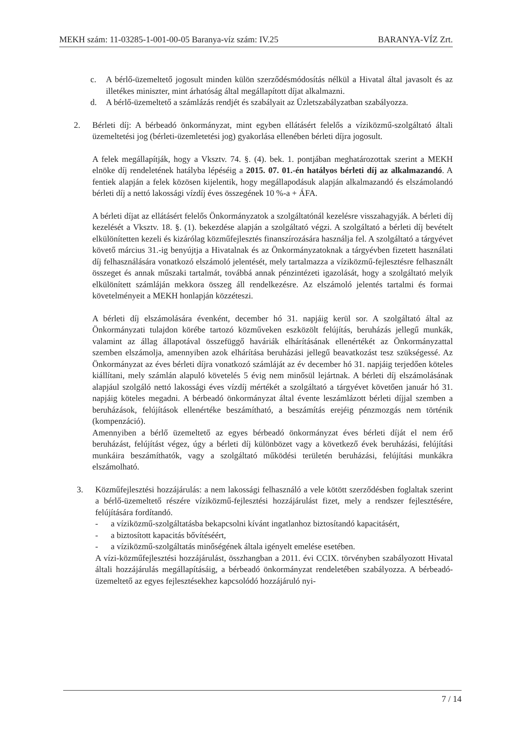MEKH szám: 11-03285-1-001-00-05 Baranya-víz szám: IV.25 BARANYA-VÍZ Zrt.
c. A bérlő-üzemeltető jogosult minden külön szerződésmódosítás nélkül a Hivatal által javasolt és az illetékes miniszter, mint árhatóság által megállapított díjat alkalmazni.
d. A bérlő-üzemeltető a számlázás rendjét és szabályait az Üzletszabályzatban szabályozza.
2. Bérleti díj: A bérbeadó önkormányzat, mint egyben ellátásért felelős a víziközmű-szolgáltató általi üzemeltetési jog (bérleti-üzemletetési jog) gyakorlása ellenében bérleti díjra jogosult.
A felek megállapítják, hogy a Vksztv. 74. §. (4). bek. 1. pontjában meghatározottak szerint a MEKH elnöke díj rendeletének hatályba lépéséig a 2015. 07. 01.-én hatályos bérleti díj az alkalmazandó. A fentiek alapján a felek közösen kijelentik, hogy megállapodásuk alapján alkalmazandó és elszámolandó bérleti díj a nettó lakossági vízdíj éves összegének 10 %-a + ÁFA.
A bérleti díjat az ellátásért felelős Önkormányzatok a szolgáltatónál kezelésre visszahagyják. A bérleti díj kezelését a Vksztv. 18. §. (1). bekezdése alapján a szolgáltató végzi. A szolgáltató a bérleti díj bevételt elkülönítetten kezeli és kizárólag közműfejlesztés finanszírozására használja fel. A szolgáltató a tárgyévet követő március 31.-ig benyújtja a Hivatalnak és az Önkormányzatoknak a tárgyévben fizetett használati díj felhasználására vonatkozó elszámoló jelentését, mely tartalmazza a víziközmű-fejlesztésre felhasznált összeget és annak műszaki tartalmát, továbbá annak pénzintézeti igazolását, hogy a szolgáltató melyik elkülönített számláján mekkora összeg áll rendelkezésre. Az elszámoló jelentés tartalmi és formai követelményeit a MEKH honlapján közzéteszi.
A bérleti díj elszámolására évenként, december hó 31. napjáig kerül sor. A szolgáltató által az Önkormányzati tulajdon körébe tartozó közműveken eszközölt felújítás, beruházás jellegű munkák, valamint az állag állapotával összefüggő haváriák elhárításának ellenértékét az Önkormányzattal szemben elszámolja, amennyiben azok elhárítása beruházási jellegű beavatkozást tesz szükségessé. Az Önkormányzat az éves bérleti díjra vonatkozó számláját az év december hó 31. napjáig terjedően köteles kiállítani, mely számlán alapuló követelés 5 évig nem minősül lejártnak. A bérleti díj elszámolásának alapjául szolgáló nettó lakossági éves vízdíj mértékét a szolgáltató a tárgyévet követően január hó 31. napjáig köteles megadni. A bérbeadó önkormányzat által évente leszámlázott bérleti díjjal szemben a beruházások, felújítások ellenértéke beszámítható, a beszámítás erejéig pénzmozgás nem történik (kompenzáció).
Amennyiben a bérlő üzemeltető az egyes bérbeadó önkormányzat éves bérleti díját el nem érő beruházást, felújítást végez, úgy a bérleti díj különbözet vagy a következő évek beruházási, felújítási munkáira beszámíthatók, vagy a szolgáltató működési területén beruházási, felújítási munkákra elszámolható.
3. Közműfejlesztési hozzájárulás: a nem lakossági felhasználó a vele kötött szerződésben foglaltak szerint a bérlő-üzemeltető részére víziközmű-fejlesztési hozzájárulást fizet, mely a rendszer fejlesztésére, felújítására fordítandó.
- a víziközmű-szolgáltatásba bekapcsolni kívánt ingatlanhoz biztosítandó kapacitásért,
- a biztosított kapacitás bővítéséért,
- a víziközmű-szolgáltatás minőségének általa igényelt emelése esetében.
A vízi-közműfejlesztési hozzájárulást, összhangban a 2011. évi CCIX. törvényben szabályozott Hivatal általi hozzájárulás megállapításáig, a bérbeadó önkormányzat rendeletében szabályozza. A bérbeadó-üzemeltető az egyes fejlesztésekhez kapcsolódó hozzájáruló nyi-
7 / 14